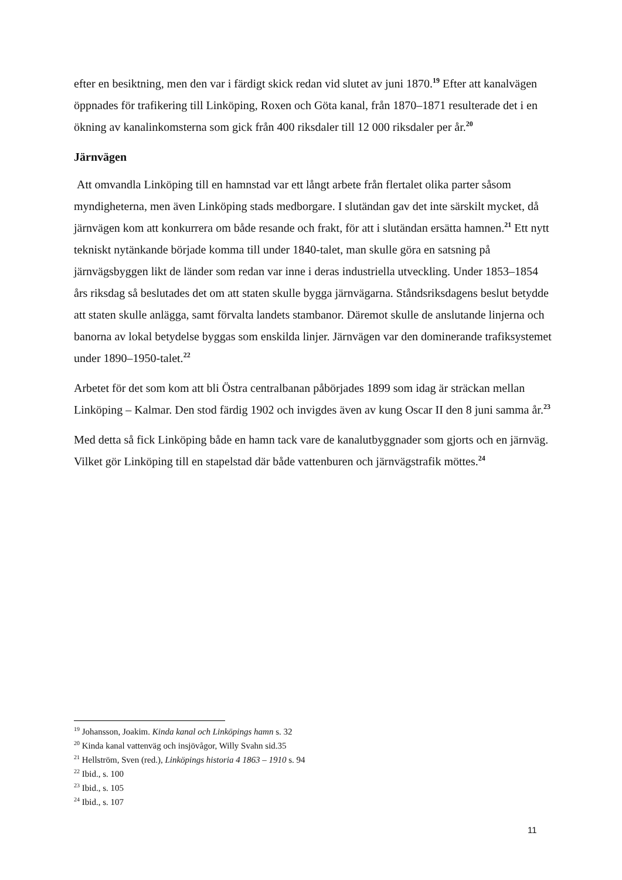efter en besiktning, men den var i färdigt skick redan vid slutet av juni 1870.<sup>19</sup> Efter att kanalvägen öppnades för trafikering till Linköping, Roxen och Göta kanal, från 1870–1871 resulterade det i en ökning av kanalinkomsterna som gick från 400 riksdaler till 12 000 riksdaler per år.<sup>20</sup>
Järnvägen
Att omvandla Linköping till en hamnstad var ett långt arbete från flertalet olika parter såsom myndigheterna, men även Linköping stads medborgare. I slutändan gav det inte särskilt mycket, då järnvägen kom att konkurrera om både resande och frakt, för att i slutändan ersätta hamnen.<sup>21</sup> Ett nytt tekniskt nytänkande började komma till under 1840-talet, man skulle göra en satsning på järnvägsbyggen likt de länder som redan var inne i deras industriella utveckling. Under 1853–1854 års riksdag så beslutades det om att staten skulle bygga järnvägarna. Ståndsriksdagens beslut betydde att staten skulle anlägga, samt förvalta landets stambanor. Däremot skulle de anslutande linjerna och banorna av lokal betydelse byggas som enskilda linjer. Järnvägen var den dominerande trafiksystemet under 1890–1950-talet.<sup>22</sup>
Arbetet för det som kom att bli Östra centralbanan påbörjades 1899 som idag är sträckan mellan Linköping – Kalmar. Den stod färdig 1902 och invigdes även av kung Oscar II den 8 juni samma år.<sup>23</sup>
Med detta så fick Linköping både en hamn tack vare de kanalutbyggnader som gjorts och en järnväg. Vilket gör Linköping till en stapelstad där både vattenburen och järnvägstrafik möttes.<sup>24</sup>
<sup>19</sup> Johansson, Joakim. Kinda kanal och Linköpings hamn s. 32
<sup>20</sup> Kinda kanal vattenväg och insjövågor, Willy Svahn sid.35
<sup>21</sup> Hellström, Sven (red.), Linköpings historia 4 1863 – 1910 s. 94
<sup>22</sup> Ibid., s. 100
<sup>23</sup> Ibid., s. 105
<sup>24</sup> Ibid., s. 107
11